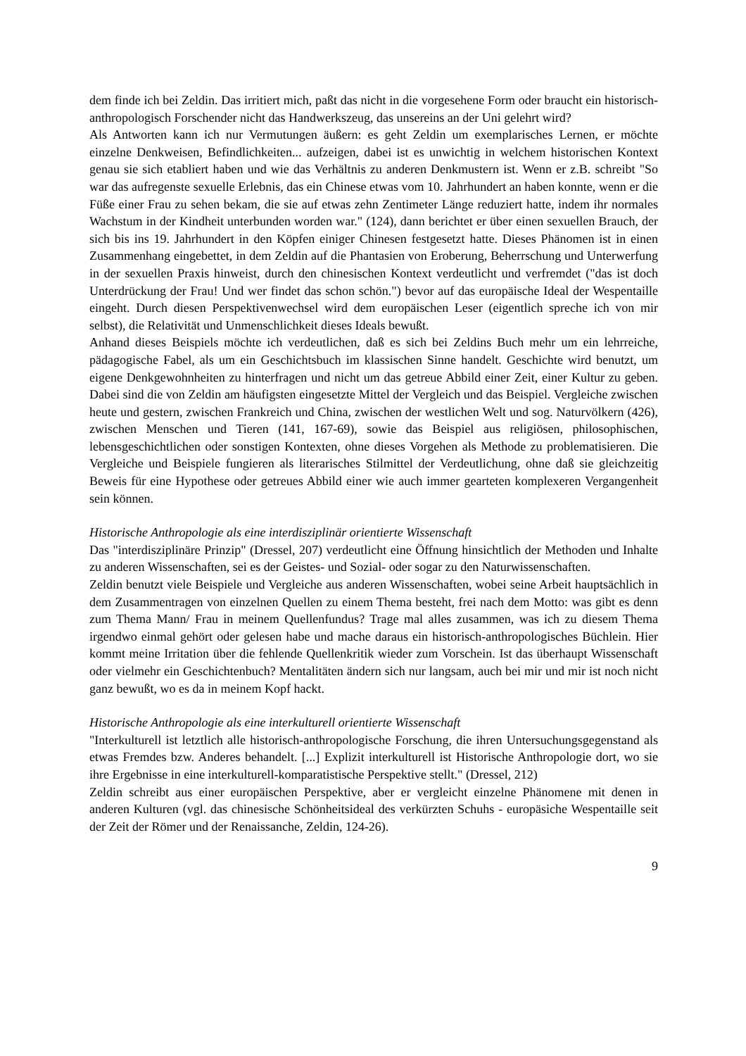dem finde ich bei Zeldin. Das irritiert mich, paßt das nicht in die vorgesehene Form oder braucht ein historisch-anthropologisch Forschender nicht das Handwerkszeug, das unsereins an der Uni gelehrt wird?
Als Antworten kann ich nur Vermutungen äußern: es geht Zeldin um exemplarisches Lernen, er möchte einzelne Denkweisen, Befindlichkeiten... aufzeigen, dabei ist es unwichtig in welchem historischen Kontext genau sie sich etabliert haben und wie das Verhältnis zu anderen Denkmustern ist. Wenn er z.B. schreibt "So war das aufregenste sexuelle Erlebnis, das ein Chinese etwas vom 10. Jahrhundert an haben konnte, wenn er die Füße einer Frau zu sehen bekam, die sie auf etwas zehn Zentimeter Länge reduziert hatte, indem ihr normales Wachstum in der Kindheit unterbunden worden war." (124), dann berichtet er über einen sexuellen Brauch, der sich bis ins 19. Jahrhundert in den Köpfen einiger Chinesen festgesetzt hatte. Dieses Phänomen ist in einen Zusammenhang eingebettet, in dem Zeldin auf die Phantasien von Eroberung, Beherrschung und Unterwerfung in der sexuellen Praxis hinweist, durch den chinesischen Kontext verdeutlicht und verfremdet ("das ist doch Unterdrückung der Frau! Und wer findet das schon schön.") bevor auf das europäische Ideal der Wespentaille eingeht. Durch diesen Perspektivenwechsel wird dem europäischen Leser (eigentlich spreche ich von mir selbst), die Relativität und Unmenschlichkeit dieses Ideals bewußt.
Anhand dieses Beispiels möchte ich verdeutlichen, daß es sich bei Zeldins Buch mehr um ein lehrreiche, pädagogische Fabel, als um ein Geschichtsbuch im klassischen Sinne handelt. Geschichte wird benutzt, um eigene Denkgewohnheiten zu hinterfragen und nicht um das getreue Abbild einer Zeit, einer Kultur zu geben. Dabei sind die von Zeldin am häufigsten eingesetzte Mittel der Vergleich und das Beispiel. Vergleiche zwischen heute und gestern, zwischen Frankreich und China, zwischen der westlichen Welt und sog. Naturvölkern (426), zwischen Menschen und Tieren (141, 167-69), sowie das Beispiel aus religiösen, philosophischen, lebensgeschichtlichen oder sonstigen Kontexten, ohne dieses Vorgehen als Methode zu problematisieren. Die Vergleiche und Beispiele fungieren als literarisches Stilmittel der Verdeutlichung, ohne daß sie gleichzeitig Beweis für eine Hypothese oder getreues Abbild einer wie auch immer gearteten komplexeren Vergangenheit sein können.
Historische Anthropologie als eine interdisziplinär orientierte Wissenschaft
Das "interdisziplinäre Prinzip" (Dressel, 207) verdeutlicht eine Öffnung hinsichtlich der Methoden und Inhalte zu anderen Wissenschaften, sei es der Geistes- und Sozial- oder sogar zu den Naturwissenschaften.
Zeldin benutzt viele Beispiele und Vergleiche aus anderen Wissenschaften, wobei seine Arbeit hauptsächlich in dem Zusammentragen von einzelnen Quellen zu einem Thema besteht, frei nach dem Motto: was gibt es denn zum Thema Mann/ Frau in meinem Quellenfundus? Trage mal alles zusammen, was ich zu diesem Thema irgendwo einmal gehört oder gelesen habe und mache daraus ein historisch-anthropologisches Büchlein. Hier kommt meine Irritation über die fehlende Quellenkritik wieder zum Vorschein. Ist das überhaupt Wissenschaft oder vielmehr ein Geschichtenbuch? Mentalitäten ändern sich nur langsam, auch bei mir und mir ist noch nicht ganz bewußt, wo es da in meinem Kopf hackt.
Historische Anthropologie als eine interkulturell orientierte Wissenschaft
"Interkulturell ist letztlich alle historisch-anthropologische Forschung, die ihren Untersuchungsgegenstand als etwas Fremdes bzw. Anderes behandelt. [...] Explizit interkulturell ist Historische Anthropologie dort, wo sie ihre Ergebnisse in eine interkulturell-komparatistische Perspektive stellt." (Dressel, 212)
Zeldin schreibt aus einer europäischen Perspektive, aber er vergleicht einzelne Phänomene mit denen in anderen Kulturen (vgl. das chinesische Schönheitsideal des verkürzten Schuhs - europäsiche Wespentaille seit der Zeit der Römer und der Renaissanche, Zeldin, 124-26).
9